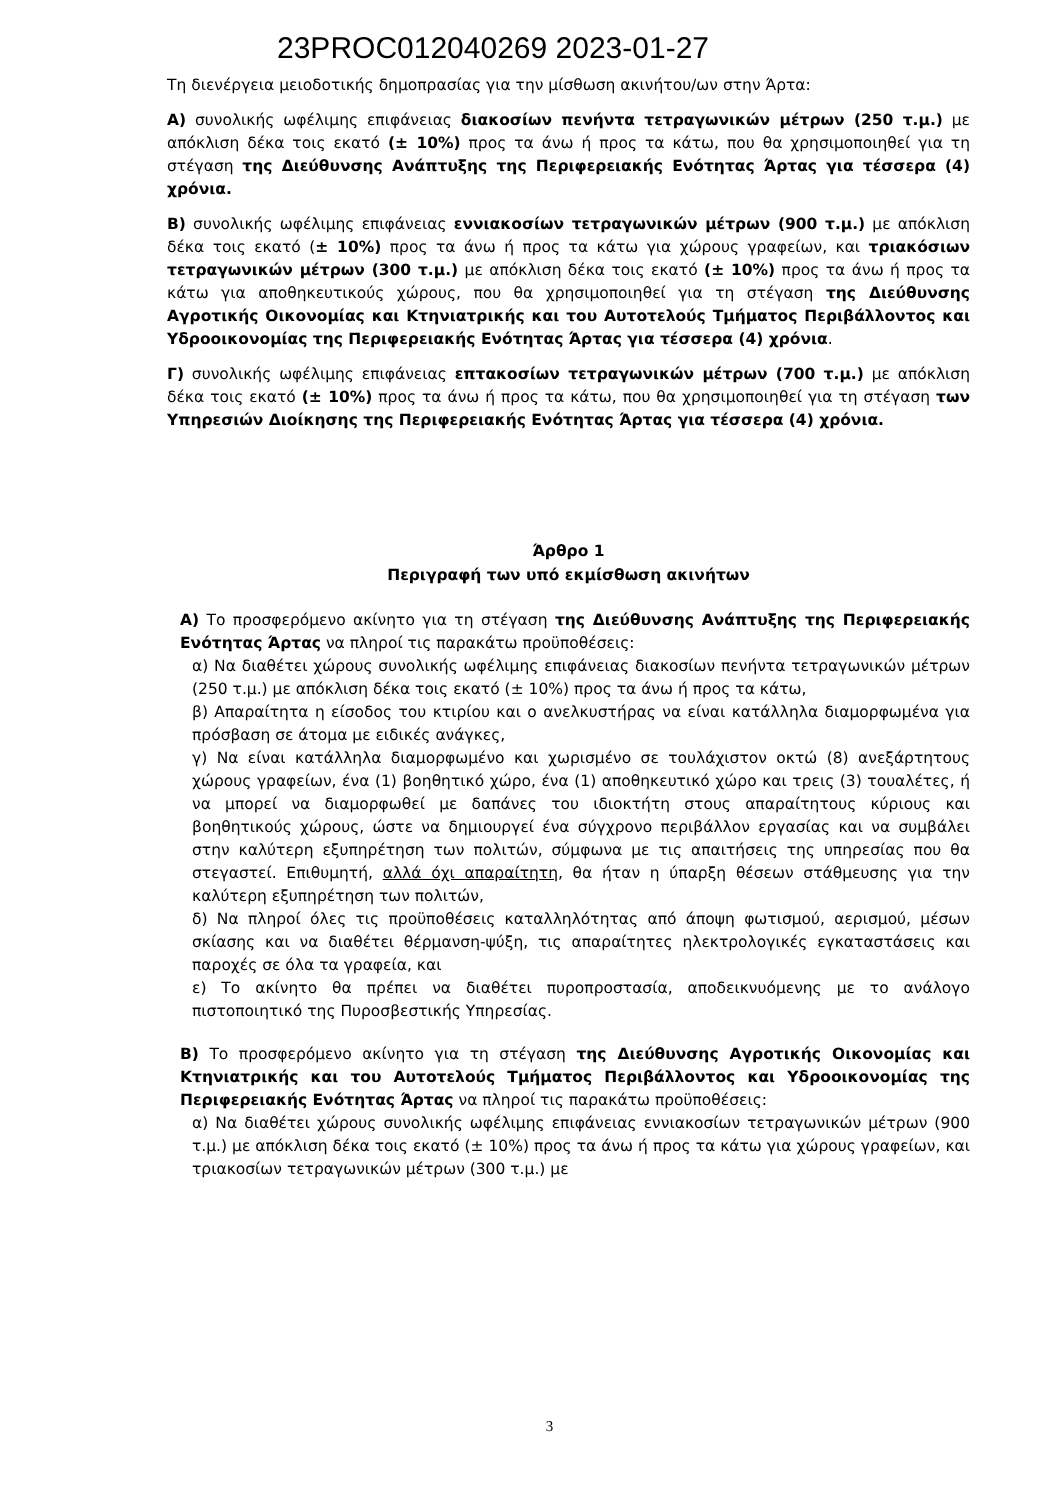23PROC012040269 2023-01-27
Τη διενέργεια μειοδοτικής δημοπρασίας για την μίσθωση ακινήτου/ων στην Άρτα:
Α) συνολικής ωφέλιμης επιφάνειας διακοσίων πενήντα τετραγωνικών μέτρων (250 τ.μ.) με απόκλιση δέκα τοις εκατό (± 10%) προς τα άνω ή προς τα κάτω, που θα χρησιμοποιηθεί για τη στέγαση της Διεύθυνσης Ανάπτυξης της Περιφερειακής Ενότητας Άρτας για τέσσερα (4) χρόνια.
Β) συνολικής ωφέλιμης επιφάνειας εννιακοσίων τετραγωνικών μέτρων (900 τ.μ.) με απόκλιση δέκα τοις εκατό (± 10%) προς τα άνω ή προς τα κάτω για χώρους γραφείων, και τριακόσιων τετραγωνικών μέτρων (300 τ.μ.) με απόκλιση δέκα τοις εκατό (± 10%) προς τα άνω ή προς τα κάτω για αποθηκευτικούς χώρους, που θα χρησιμοποιηθεί για τη στέγαση της Διεύθυνσης Αγροτικής Οικονομίας και Κτηνιατρικής και του Αυτοτελούς Τμήματος Περιβάλλοντος και Υδροοικονομίας της Περιφερειακής Ενότητας Άρτας για τέσσερα (4) χρόνια.
Γ) συνολικής ωφέλιμης επιφάνειας επτακοσίων τετραγωνικών μέτρων (700 τ.μ.) με απόκλιση δέκα τοις εκατό (± 10%) προς τα άνω ή προς τα κάτω, που θα χρησιμοποιηθεί για τη στέγαση των Υπηρεσιών Διοίκησης της Περιφερειακής Ενότητας Άρτας για τέσσερα (4) χρόνια.
Άρθρο 1
Περιγραφή των υπό εκμίσθωση ακινήτων
Α) Το προσφερόμενο ακίνητο για τη στέγαση της Διεύθυνσης Ανάπτυξης της Περιφερειακής Ενότητας Άρτας να πληροί τις παρακάτω προϋποθέσεις:
α) Να διαθέτει χώρους συνολικής ωφέλιμης επιφάνειας διακοσίων πενήντα τετραγωνικών μέτρων (250 τ.μ.) με απόκλιση δέκα τοις εκατό (± 10%) προς τα άνω ή προς τα κάτω,
β) Απαραίτητα η είσοδος του κτιρίου και ο ανελκυστήρας να είναι κατάλληλα διαμορφωμένα για πρόσβαση σε άτομα με ειδικές ανάγκες,
γ) Να είναι κατάλληλα διαμορφωμένο και χωρισμένο σε τουλάχιστον οκτώ (8) ανεξάρτητους χώρους γραφείων, ένα (1) βοηθητικό χώρο, ένα (1) αποθηκευτικό χώρο και τρεις (3) τουαλέτες, ή να μπορεί να διαμορφωθεί με δαπάνες του ιδιοκτήτη στους απαραίτητους κύριους και βοηθητικούς χώρους, ώστε να δημιουργεί ένα σύγχρονο περιβάλλον εργασίας και να συμβάλει στην καλύτερη εξυπηρέτηση των πολιτών, σύμφωνα με τις απαιτήσεις της υπηρεσίας που θα στεγαστεί. Επιθυμητή, αλλά όχι απαραίτητη, θα ήταν η ύπαρξη θέσεων στάθμευσης για την καλύτερη εξυπηρέτηση των πολιτών,
δ) Να πληροί όλες τις προϋποθέσεις καταλληλότητας από άποψη φωτισμού, αερισμού, μέσων σκίασης και να διαθέτει θέρμανση-ψύξη, τις απαραίτητες ηλεκτρολογικές εγκαταστάσεις και παροχές σε όλα τα γραφεία, και
ε) Το ακίνητο θα πρέπει να διαθέτει πυροπροστασία, αποδεικνυόμενης με το ανάλογο πιστοποιητικό της Πυροσβεστικής Υπηρεσίας.
Β) Το προσφερόμενο ακίνητο για τη στέγαση της Διεύθυνσης Αγροτικής Οικονομίας και Κτηνιατρικής και του Αυτοτελούς Τμήματος Περιβάλλοντος και Υδροοικονομίας της Περιφερειακής Ενότητας Άρτας να πληροί τις παρακάτω προϋποθέσεις:
α) Να διαθέτει χώρους συνολικής ωφέλιμης επιφάνειας εννιακοσίων τετραγωνικών μέτρων (900 τ.μ.) με απόκλιση δέκα τοις εκατό (± 10%) προς τα άνω ή προς τα κάτω για χώρους γραφείων, και τριακοσίων τετραγωνικών μέτρων (300 τ.μ.) με
3